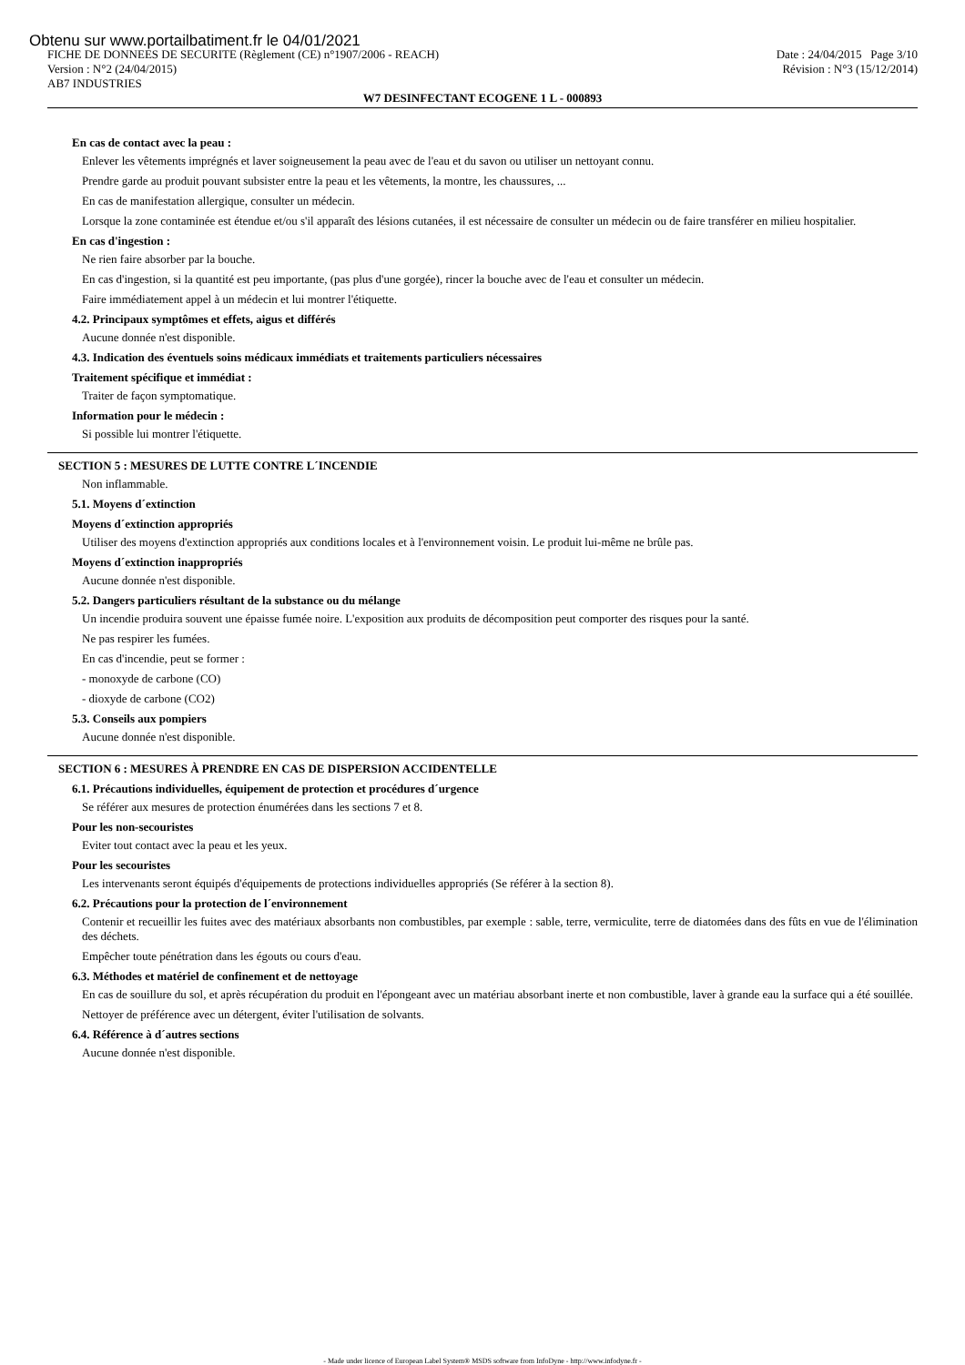Obtenu sur www.portailbatiment.fr le 04/01/2021
FICHE DE DONNEES DE SECURITE (Règlement (CE) n°1907/2006 - REACH) Date : 24/04/2015 Page 3/10
Version : N°2 (24/04/2015) Révision : N°3 (15/12/2014)
AB7 INDUSTRIES
W7 DESINFECTANT ECOGENE 1 L - 000893
En cas de contact avec la peau :
Enlever les vêtements imprégnés et laver soigneusement la peau avec de l'eau et du savon ou utiliser un nettoyant connu.
Prendre garde au produit pouvant subsister entre la peau et les vêtements, la montre, les chaussures, ...
En cas de manifestation allergique, consulter un médecin.
Lorsque la zone contaminée est étendue et/ou s'il apparaît des lésions cutanées, il est nécessaire de consulter un médecin ou de faire transférer en milieu hospitalier.
En cas d'ingestion :
Ne rien faire absorber par la bouche.
En cas d'ingestion, si la quantité est peu importante, (pas plus d'une gorgée), rincer la bouche avec de l'eau et consulter un médecin.
Faire immédiatement appel à un médecin et lui montrer l'étiquette.
4.2. Principaux symptômes et effets, aigus et différés
Aucune donnée n'est disponible.
4.3. Indication des éventuels soins médicaux immédiats et traitements particuliers nécessaires
Traitement spécifique et immédiat :
Traiter de façon symptomatique.
Information pour le médecin :
Si possible lui montrer l'étiquette.
SECTION 5 : MESURES DE LUTTE CONTRE L´INCENDIE
Non inflammable.
5.1. Moyens d´extinction
Moyens d´extinction appropriés
Utiliser des moyens d'extinction appropriés aux conditions locales et à l'environnement voisin. Le produit lui-même ne brûle pas.
Moyens d´extinction inappropriés
Aucune donnée n'est disponible.
5.2. Dangers particuliers résultant de la substance ou du mélange
Un incendie produira souvent une épaisse fumée noire. L'exposition aux produits de décomposition peut comporter des risques pour la santé.
Ne pas respirer les fumées.
En cas d'incendie, peut se former :
- monoxyde de carbone (CO)
- dioxyde de carbone (CO2)
5.3. Conseils aux pompiers
Aucune donnée n'est disponible.
SECTION 6 : MESURES À PRENDRE EN CAS DE DISPERSION ACCIDENTELLE
6.1. Précautions individuelles, équipement de protection et procédures d´urgence
Se référer aux mesures de protection énumérées dans les sections 7 et 8.
Pour les non-secouristes
Eviter tout contact avec la peau et les yeux.
Pour les secouristes
Les intervenants seront équipés d'équipements de protections individuelles appropriés (Se référer à la section 8).
6.2. Précautions pour la protection de l´environnement
Contenir et recueillir les fuites avec des matériaux absorbants non combustibles, par exemple : sable, terre, vermiculite, terre de diatomées dans des fûts en vue de l'élimination des déchets.
Empêcher toute pénétration dans les égouts ou cours d'eau.
6.3. Méthodes et matériel de confinement et de nettoyage
En cas de souillure du sol, et après récupération du produit en l'épongeant avec un matériau absorbant inerte et non combustible, laver à grande eau la surface qui a été souillée.
Nettoyer de préférence avec un détergent, éviter l'utilisation de solvants.
6.4. Référence à d´autres sections
Aucune donnée n'est disponible.
- Made under licence of European Label System® MSDS software from InfoDyne - http://www.infodyne.fr -